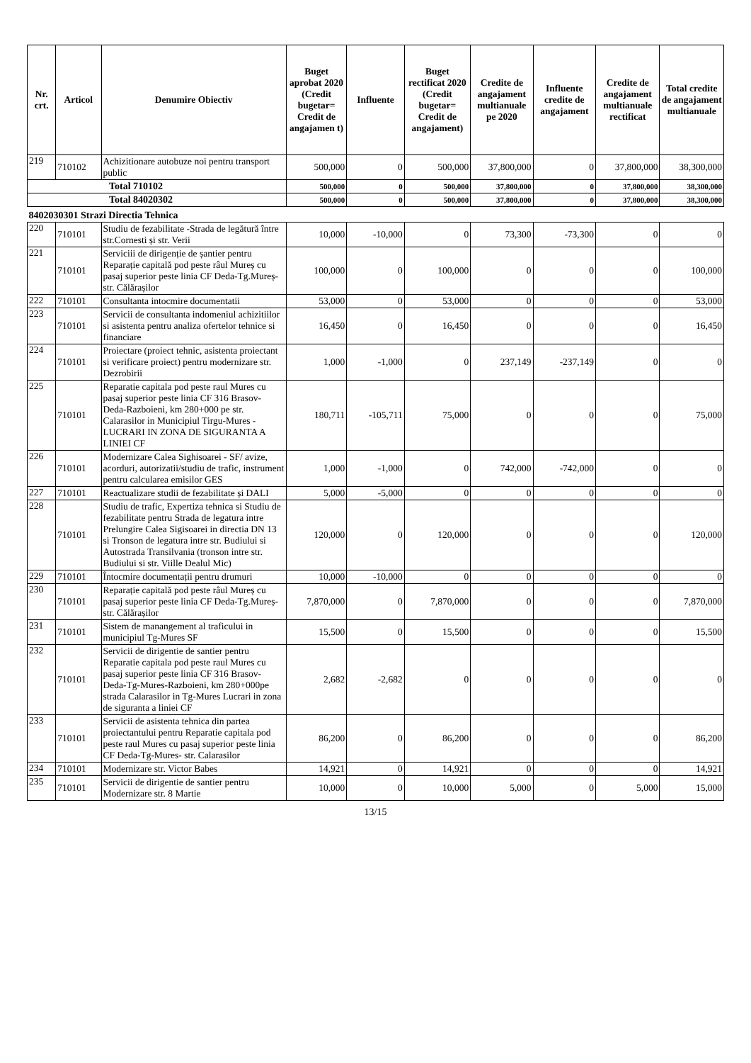| Nr. crt. | Articol | Denumire Obiectiv | Buget aprobat 2020 (Credit bugetar= Credit de angajamen t) | Influente | Buget rectificat 2020 (Credit bugetar= Credit de angajament) | Credite de angajament multianuale pe 2020 | Influente credite de angajament | Credite de angajament multianuale rectificat | Total credite de angajament multianuale |
| --- | --- | --- | --- | --- | --- | --- | --- | --- | --- |
| 219 | 710102 | Achizitionare autobuze noi pentru transport public | 500,000 | 0 | 500,000 | 37,800,000 | 0 | 37,800,000 | 38,300,000 |
| Total 710102 | | | 500,000 | 0 | 500,000 | 37,800,000 | 0 | 37,800,000 | 38,300,000 |
| Total 84020302 | | | 500,000 | 0 | 500,000 | 37,800,000 | 0 | 37,800,000 | 38,300,000 |
| 8402030301 Strazi Directia Tehnica | | | | | | | | | |
| 220 | 710101 | Studiu de fezabilitate -Strada de legătură între str.Cornesti și str. Verii | 10,000 | -10,000 | 0 | 73,300 | -73,300 | 0 | 0 |
| 221 | 710101 | Serviciii de dirigenție de șantier pentru Reparație capitală pod peste râul Mureș cu pasaj superior peste linia CF Deda-Tg.Mureș-str. Călărașilor | 100,000 | 0 | 100,000 | 0 | 0 | 0 | 100,000 |
| 222 | 710101 | Consultanta intocmire documentatii | 53,000 | 0 | 53,000 | 0 | 0 | 0 | 53,000 |
| 223 | 710101 | Servicii de consultanta indomeniul achizitiilor si asistenta pentru analiza ofertelor tehnice si financiare | 16,450 | 0 | 16,450 | 0 | 0 | 0 | 16,450 |
| 224 | 710101 | Proiectare (proiect tehnic, asistenta proiectant si verificare proiect) pentru modernizare str. Dezrobirii | 1,000 | -1,000 | 0 | 237,149 | -237,149 | 0 | 0 |
| 225 | 710101 | Reparatie capitala pod peste raul Mures cu pasaj superior peste linia CF 316 Brasov-Deda-Razboieni, km 280+000 pe str. Calarasilor in Municipiul Tirgu-Mures - LUCRARI IN ZONA DE SIGURANTA A LINIEI CF | 180,711 | -105,711 | 75,000 | 0 | 0 | 0 | 75,000 |
| 226 | 710101 | Modernizare Calea Sighisoarei - SF/ avize, acorduri, autorizatii/studiu de trafic, instrument pentru calcularea emisilor GES | 1,000 | -1,000 | 0 | 742,000 | -742,000 | 0 | 0 |
| 227 | 710101 | Reactualizare studii de fezabilitate și DALI | 5,000 | -5,000 | 0 | 0 | 0 | 0 | 0 |
| 228 | 710101 | Studiu de trafic, Expertiza tehnica si Studiu de fezabilitate pentru Strada de legatura intre Prelungire Calea Sigisoarei in directia DN 13 si Tronson de legatura intre str. Budiului si Autostrada Transilvania (tronson intre str. Budiului si str. Viille Dealul Mic) | 120,000 | 0 | 120,000 | 0 | 0 | 0 | 120,000 |
| 229 | 710101 | Întocmire documentații pentru drumuri | 10,000 | -10,000 | 0 | 0 | 0 | 0 | 0 |
| 230 | 710101 | Reparație capitală pod peste râul Mureș cu pasaj superior peste linia CF Deda-Tg.Mureș-str. Călărașilor | 7,870,000 | 0 | 7,870,000 | 0 | 0 | 0 | 7,870,000 |
| 231 | 710101 | Sistem de manangement al traficului in municipiul Tg-Mures SF | 15,500 | 0 | 15,500 | 0 | 0 | 0 | 15,500 |
| 232 | 710101 | Servicii de dirigentie de santier pentru Reparatie capitala pod peste raul Mures cu pasaj superior peste linia CF 316 Brasov-Deda-Tg-Mures-Razboieni, km 280+000pe strada Calarasilor in Tg-Mures Lucrari in zona de siguranta a liniei CF | 2,682 | -2,682 | 0 | 0 | 0 | 0 | 0 |
| 233 | 710101 | Servicii de asistenta tehnica din partea proiectantului pentru Reparatie capitala pod peste raul Mures cu pasaj superior peste linia CF Deda-Tg-Mures- str. Calarasilor | 86,200 | 0 | 86,200 | 0 | 0 | 0 | 86,200 |
| 234 | 710101 | Modernizare str. Victor Babes | 14,921 | 0 | 14,921 | 0 | 0 | 0 | 14,921 |
| 235 | 710101 | Servicii de dirigentie de santier pentru Modernizare str. 8 Martie | 10,000 | 0 | 10,000 | 5,000 | 0 | 5,000 | 15,000 |
13/15